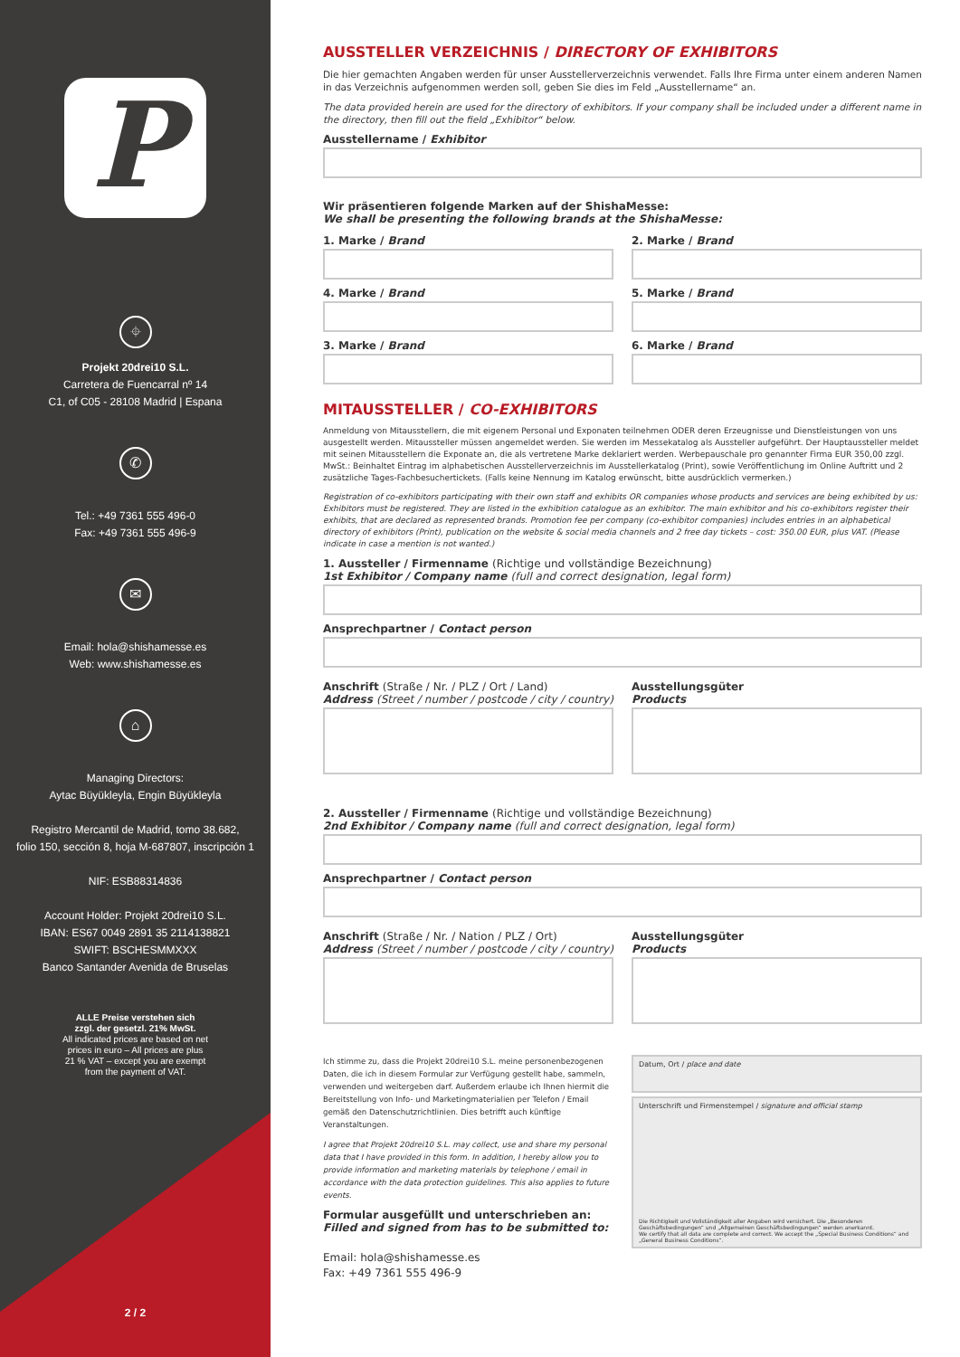P
⌖
Projekt 20drei10 S.L.
Carretera de Fuencarral nº 14
C1, of C05 - 28108 Madrid | Espana
✆
Tel.: +49 7361 555 496-0
Fax: +49 7361 555 496-9
✉
Email: hola@shishamesse.es
Web: www.shishamesse.es
⌂
Managing Directors:
Aytac Büyükleyla, Engin Büyükleyla
Registro Mercantil de Madrid, tomo 38.682,
folio 150, sección 8, hoja M-687807, inscripción 1
NIF: ESB88314836
Account Holder: Projekt 20drei10 S.L.
IBAN: ES67 0049 2891 35 2114138821
SWIFT: BSCHESMMXXX
Banco Santander Avenida de Bruselas
ALLE Preise verstehen sich
zzgl. der gesetzl. 21% MwSt.
All indicated prices are based on net
prices in euro – All prices are plus
21 % VAT – except you are exempt
from the payment of VAT.
2 / 2
AUSSTELLER VERZEICHNIS / DIRECTORY OF EXHIBITORS
Die hier gemachten Angaben werden für unser Ausstellerverzeichnis verwendet. Falls Ihre Firma unter einem anderen Namen in das Verzeichnis aufgenommen werden soll, geben Sie dies im Feld „Ausstellername“ an.
The data provided herein are used for the directory of exhibitors. If your company shall be included under a different name in the directory, then fill out the field „Exhibitor“ below.
Ausstellername / Exhibitor
Wir präsentieren folgende Marken auf der ShishaMesse:
We shall be presenting the following brands at the ShishaMesse:
1. Marke / Brand
4. Marke / Brand
3. Marke / Brand
2. Marke / Brand
5. Marke / Brand
6. Marke / Brand
MITAUSSTELLER / CO-EXHIBITORS
Anmeldung von Mitausstellern, die mit eigenem Personal und Exponaten teilnehmen ODER deren Erzeugnisse und Dienstleistungen von uns ausgestellt werden. Mitaussteller müssen angemeldet werden. Sie werden im Messekatalog als Aussteller aufgeführt. Der Hauptaussteller meldet mit seinen Mitausstellern die Exponate an, die als vertretene Marke deklariert werden. Werbepauschale pro genannter Firma EUR 350,00 zzgl. MwSt.: Beinhaltet Eintrag im alphabetischen Ausstellerverzeichnis im Ausstellerkatalog (Print), sowie Veröffentlichung im Online Auftritt und 2 zusätzliche Tages-Fachbesuchertickets. (Falls keine Nennung im Katalog erwünscht, bitte ausdrücklich vermerken.)
Registration of co-exhibitors participating with their own staff and exhibits OR companies whose products and services are being exhibited by us: Exhibitors must be registered. They are listed in the exhibition catalogue as an exhibitor. The main exhibitor and his co-exhibitors register their exhibits, that are declared as represented brands. Promotion fee per company (co-exhibitor companies) includes entries in an alphabetical directory of exhibitors (Print), publication on the website & social media channels and 2 free day tickets – cost: 350.00 EUR, plus VAT. (Please indicate in case a mention is not wanted.)
1. Aussteller / Firmenname (Richtige und vollständige Bezeichnung)
1st Exhibitor / Company name (full and correct designation, legal form)
Ansprechpartner / Contact person
Anschrift (Straße / Nr. / PLZ / Ort / Land)
Address (Street / number / postcode / city / country)
Ausstellungsgüter
Products
2. Aussteller / Firmenname (Richtige und vollständige Bezeichnung)
2nd Exhibitor / Company name (full and correct designation, legal form)
Ansprechpartner / Contact person
Anschrift (Straße / Nr. / Nation / PLZ / Ort)
Address (Street / number / postcode / city / country)
Ausstellungsgüter
Products
Ich stimme zu, dass die Projekt 20drei10 S.L. meine personenbezogenen Daten, die ich in diesem Formular zur Verfügung gestellt habe, sammeln, verwenden und weitergeben darf. Außerdem erlaube ich Ihnen hiermit die Bereitstellung von Info- und Marketingmaterialien per Telefon / Email gemäß den Datenschutzrichtlinien. Dies betrifft auch künftige Veranstaltungen.
I agree that Projekt 20drei10 S.L. may collect, use and share my personal data that I have provided in this form. In addition, I hereby allow you to provide information and marketing materials by telephone / email in accordance with the data protection guidelines. This also applies to future events.
Formular ausgefüllt und unterschrieben an:
Filled and signed from has to be submitted to:
Email: hola@shishamesse.es
Fax: +49 7361 555 496-9
Datum, Ort / place and date
Unterschrift und Firmenstempel / signature and official stamp
Die Richtigkeit und Vollständigkeit aller Angaben wird versichert. Die „Besonderen Geschäftsbedingungen“ und „Allgemeinen Geschäftsbedingungen“ werden anerkannt.
We certify that all data are complete and correct. We accept the „Special Business Conditions“ and „General Business Conditions“.